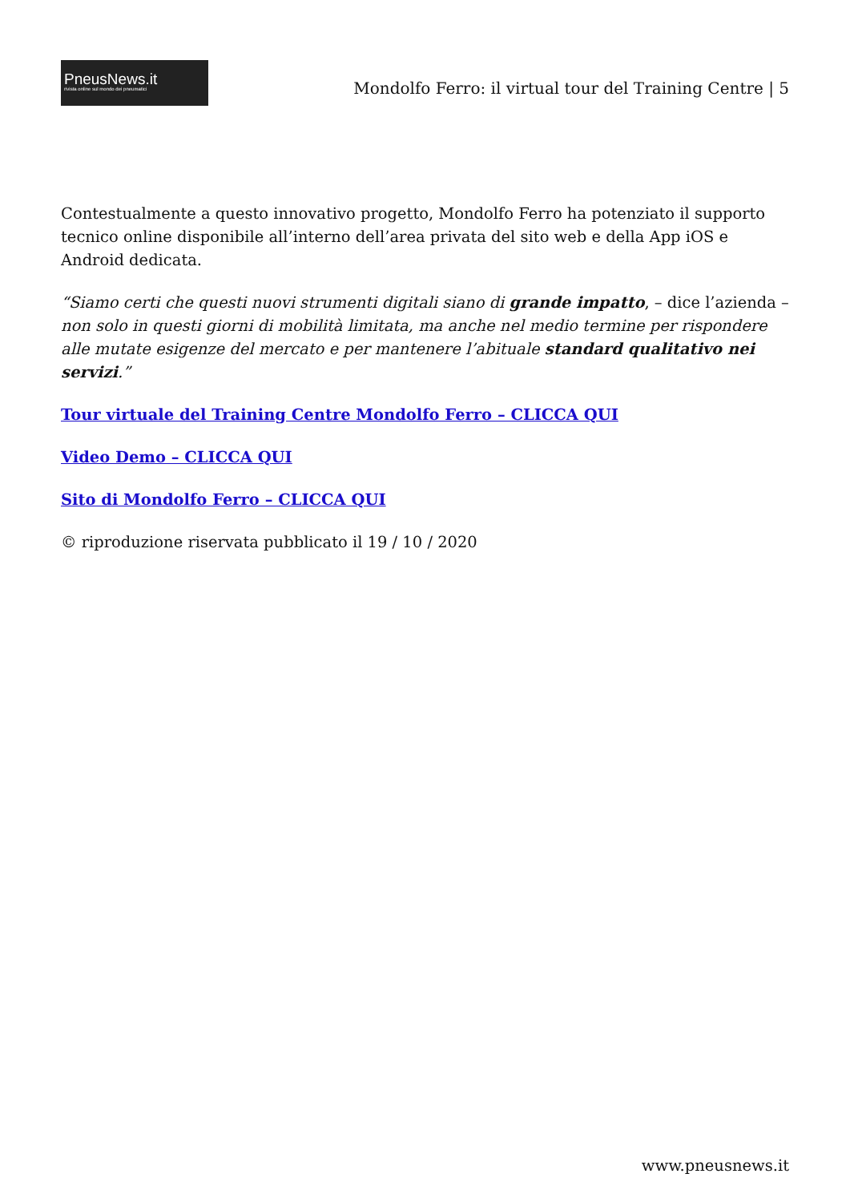PneusNews.it
rivista online sul mondo dei pneumatici
Mondolfo Ferro: il virtual tour del Training Centre | 5
Contestualmente a questo innovativo progetto, Mondolfo Ferro ha potenziato il supporto tecnico online disponibile all’interno dell’area privata del sito web e della App iOS e Android dedicata.
“Siamo certi che questi nuovi strumenti digitali siano di grande impatto, – dice l’azienda – non solo in questi giorni di mobilità limitata, ma anche nel medio termine per rispondere alle mutate esigenze del mercato e per mantenere l’abituale standard qualitativo nei servizi.”
Tour virtuale del Training Centre Mondolfo Ferro – CLICCA QUI
Video Demo – CLICCA QUI
Sito di Mondolfo Ferro – CLICCA QUI
© riproduzione riservata pubblicato il 19 / 10 / 2020
www.pneusnews.it